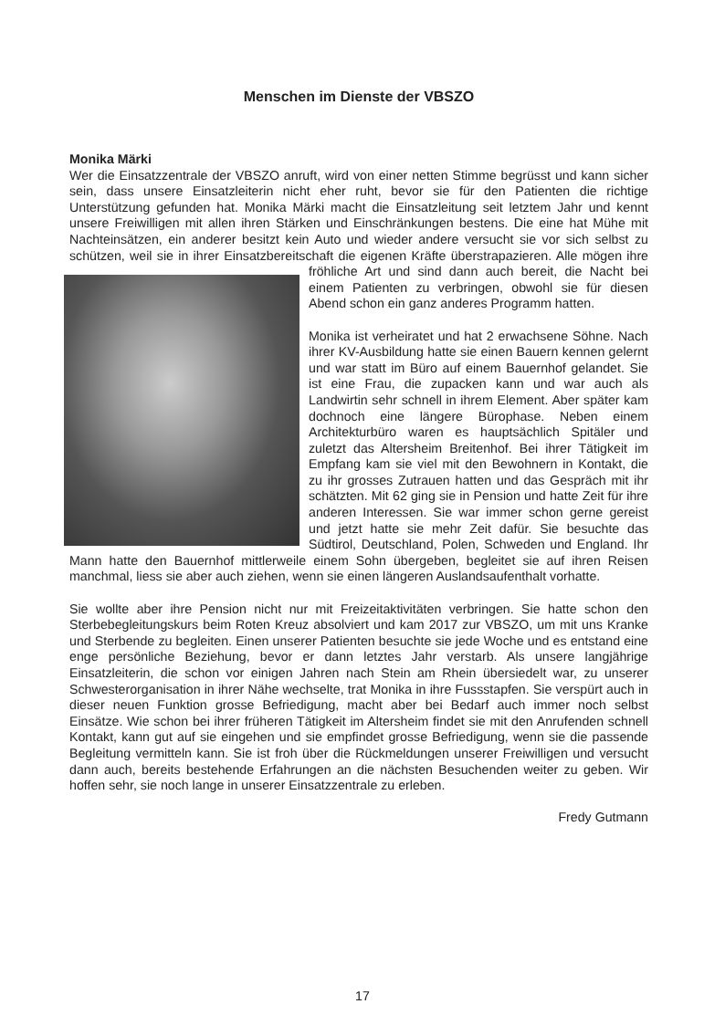Menschen im Dienste der VBSZO
Monika Märki
Wer die Einsatzzentrale der VBSZO anruft, wird von einer netten Stimme begrüsst und kann sicher sein, dass unsere Einsatzleiterin nicht eher ruht, bevor sie für den Patienten die richtige Unterstützung gefunden hat. Monika Märki macht die Einsatzleitung seit letztem Jahr und kennt unsere Freiwilligen mit allen ihren Stärken und Einschränkungen bestens. Die eine hat Mühe mit Nachteinsätzen, ein anderer besitzt kein Auto und wieder andere versucht sie vor sich selbst zu schützen, weil sie in ihrer Einsatzbereitschaft die eigenen Kräfte überstrapazieren. Alle mögen ihre fröhliche Art und sind dann auch bereit, die Nacht bei einem Patienten zu verbringen, obwohl sie für diesen Abend schon ein ganz anderes Programm hatten.
Monika ist verheiratet und hat 2 erwachsene Söhne. Nach ihrer KV-Ausbildung hatte sie einen Bauern kennen gelernt und war statt im Büro auf einem Bauernhof gelandet. Sie ist eine Frau, die zupacken kann und war auch als Landwirtin sehr schnell in ihrem Element. Aber später kam dochnoch eine längere Bürophase. Neben einem Architekturbüro waren es hauptsächlich Spitäler und zuletzt das Altersheim Breitenhof. Bei ihrer Tätigkeit im Empfang kam sie viel mit den Bewohnern in Kontakt, die zu ihr grosses Zutrauen hatten und das Gespräch mit ihr schätzten. Mit 62 ging sie in Pension und hatte Zeit für ihre anderen Interessen. Sie war immer schon gerne gereist und jetzt hatte sie mehr Zeit dafür. Sie besuchte das Südtirol, Deutschland, Polen, Schweden und England. Ihr Mann hatte den Bauernhof mittlerweile einem Sohn übergeben, begleitet sie auf ihren Reisen manchmal, liess sie aber auch ziehen, wenn sie einen längeren Auslandsaufenthalt vorhatte.
Sie wollte aber ihre Pension nicht nur mit Freizeitaktivitäten verbringen. Sie hatte schon den Sterbebegleitungskurs beim Roten Kreuz absolviert und kam 2017 zur VBSZO, um mit uns Kranke und Sterbende zu begleiten. Einen unserer Patienten besuchte sie jede Woche und es entstand eine enge persönliche Beziehung, bevor er dann letztes Jahr verstarb. Als unsere langjährige Einsatzleiterin, die schon vor einigen Jahren nach Stein am Rhein übersiedelt war, zu unserer Schwesterorganisation in ihrer Nähe wechselte, trat Monika in ihre Fussstapfen. Sie verspürt auch in dieser neuen Funktion grosse Befriedigung, macht aber bei Bedarf auch immer noch selbst Einsätze. Wie schon bei ihrer früheren Tätigkeit im Altersheim findet sie mit den Anrufenden schnell Kontakt, kann gut auf sie eingehen und sie empfindet grosse Befriedigung, wenn sie die passende Begleitung vermitteln kann. Sie ist froh über die Rückmeldungen unserer Freiwilligen und versucht dann auch, bereits bestehende Erfahrungen an die nächsten Besuchenden weiter zu geben. Wir hoffen sehr, sie noch lange in unserer Einsatzzentrale zu erleben.
Fredy Gutmann
17